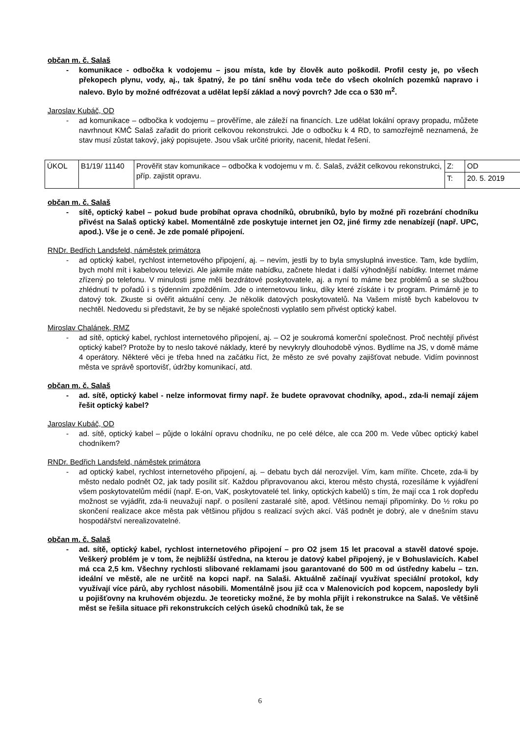občan m. č. Salaš
- komunikace - odbočka k vodojemu – jsou místa, kde by člověk auto poškodil. Profil cesty je, po všech překopech plynu, vody, aj., tak špatný, že po tání sněhu voda teče do všech okolních pozemků napravo i nalevo. Bylo by možné odfrézovat a udělat lepší základ a nový povrch? Jde cca o 530 m<sup>2</sup>.
Jaroslav Kubáč, OD
- ad komunikace – odbočka k vodojemu – prověříme, ale záleží na financích. Lze udělat lokální opravy propadu, můžete navrhnout KMČ Salaš zařadit do priorit celkovou rekonstrukci. Jde o odbočku k 4 RD, to samozřejmě neznamená, že stav musí zůstat takový, jaký popisujete. Jsou však určité priority, nacenit, hledat řešení.
| ÚKOL | B1/19/ 11140 | Prověřit stav komunikace – odbočka k vodojemu v m. č. Salaš, zvážit celkovou rekonstrukci, příp. zajistit opravu. | Z: | OD |
| | | | T: | 20. 5. 2019 |
občan m. č. Salaš
- sítě, optický kabel – pokud bude probíhat oprava chodníků, obrubníků, bylo by možné při rozebrání chodníku přivést na Salaš optický kabel. Momentálně zde poskytuje internet jen O2, jiné firmy zde nenabízejí (např. UPC, apod.). Vše je o ceně. Je zde pomalé připojení.
RNDr. Bedřich Landsfeld, náměstek primátora
- ad optický kabel, rychlost internetového připojení, aj. – nevím, jestli by to byla smysluplná investice. Tam, kde bydlím, bych mohl mít i kabelovou televizi. Ale jakmile máte nabídku, začnete hledat i další výhodnější nabídky. Internet máme zřízený po telefonu. V minulosti jsme měli bezdrátové poskytovatele, aj. a nyní to máme bez problémů a se službou zhlédnutí tv pořadů i s týdenním zpožděním. Jde o internetovou linku, díky které získáte i tv program. Primárně je to datový tok. Zkuste si ověřit aktuální ceny. Je několik datových poskytovatelů. Na Vašem místě bych kabelovou tv nechtěl. Nedovedu si představit, že by se nějaké společnosti vyplatilo sem přivést optický kabel.
Miroslav Chalánek, RMZ
- ad sítě, optický kabel, rychlost internetového připojení, aj. – O2 je soukromá komerční společnost. Proč nechtějí přivést optický kabel? Protože by to neslo takové náklady, které by nevykryly dlouhodobě výnos. Bydlíme na JS, v domě máme 4 operátory. Některé věci je třeba hned na začátku říct, že město ze své povahy zajišťovat nebude. Vidím povinnost města ve správě sportovišť, údržby komunikací, atd.
občan m. č. Salaš
- ad. sítě, optický kabel - nelze informovat firmy např. že budete opravovat chodníky, apod., zda-li nemají zájem řešit optický kabel?
Jaroslav Kubáč, OD
- ad. sítě, optický kabel – půjde o lokální opravu chodníku, ne po celé délce, ale cca 200 m. Vede vůbec optický kabel chodníkem?
RNDr. Bedřich Landsfeld, náměstek primátora
- ad optický kabel, rychlost internetového připojení, aj. – debatu bych dál nerozvíjel. Vím, kam míříte. Chcete, zda-li by město nedalo podnět O2, jak tady posílit síť. Každou připravovanou akci, kterou město chystá, rozesíláme k vyjádření všem poskytovatelům médií (např. E-on, VaK, poskytovatelé tel. linky, optických kabelů) s tím, že mají cca 1 rok dopředu možnost se vyjádřit, zda-li neuvažují např. o posílení zastaralé sítě, apod. Většinou nemají připomínky. Do ½ roku po skončení realizace akce města pak většinou přijdou s realizací svých akcí. Váš podnět je dobrý, ale v dnešním stavu hospodářství nerealizovatelné.
občan m. č. Salaš
- ad. sítě, optický kabel, rychlost internetového připojení – pro O2 jsem 15 let pracoval a stavěl datové spoje. Veškerý problém je v tom, že nejbližší ústředna, na kterou je datový kabel připojený, je v Bohuslavicích. Kabel má cca 2,5 km. Všechny rychlosti slibované reklamami jsou garantované do 500 m od ústředny kabelu – tzn. ideální ve městě, ale ne určitě na kopci např. na Salaši. Aktuálně začínají využívat speciální protokol, kdy využívají více párů, aby rychlost násobili. Momentálně jsou již cca v Malenovicích pod kopcem, naposledy byli u pojišťovny na kruhovém objezdu. Je teoreticky možné, že by mohla přijít i rekonstrukce na Salaš. Ve většině měst se řešila situace při rekonstrukcích celých úseků chodníků tak, že se
6